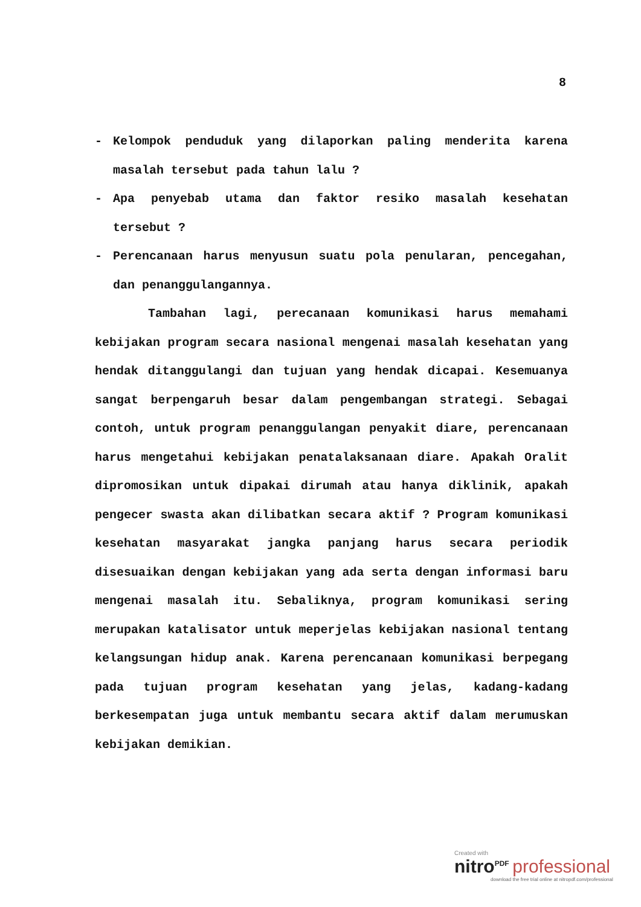8
- Kelompok penduduk yang dilaporkan paling menderita karena masalah tersebut pada tahun lalu ?
- Apa penyebab utama dan faktor resiko masalah kesehatan tersebut ?
- Perencanaan harus menyusun suatu pola penularan, pencegahan, dan penanggulangannya.
Tambahan lagi, perecanaan komunikasi harus memahami kebijakan program secara nasional mengenai masalah kesehatan yang hendak ditanggulangi dan tujuan yang hendak dicapai. Kesemuanya sangat berpengaruh besar dalam pengembangan strategi. Sebagai contoh, untuk program penanggulangan penyakit diare, perencanaan harus mengetahui kebijakan penatalaksanaan diare. Apakah Oralit dipromosikan untuk dipakai dirumah atau hanya diklinik, apakah pengecer swasta akan dilibatkan secara aktif ? Program komunikasi kesehatan masyarakat jangka panjang harus secara periodik disesuaikan dengan kebijakan yang ada serta dengan informasi baru mengenai masalah itu. Sebaliknya, program komunikasi sering merupakan katalisator untuk meperjelas kebijakan nasional tentang kelangsungan hidup anak. Karena perencanaan komunikasi berpegang pada tujuan program kesehatan yang jelas, kadang-kadang berkesempatan juga untuk membantu secara aktif dalam merumuskan kebijakan demikian.
Created with
nitro<sup>PDF</sup> professional
download the free trial online at nitropdf.com/professional